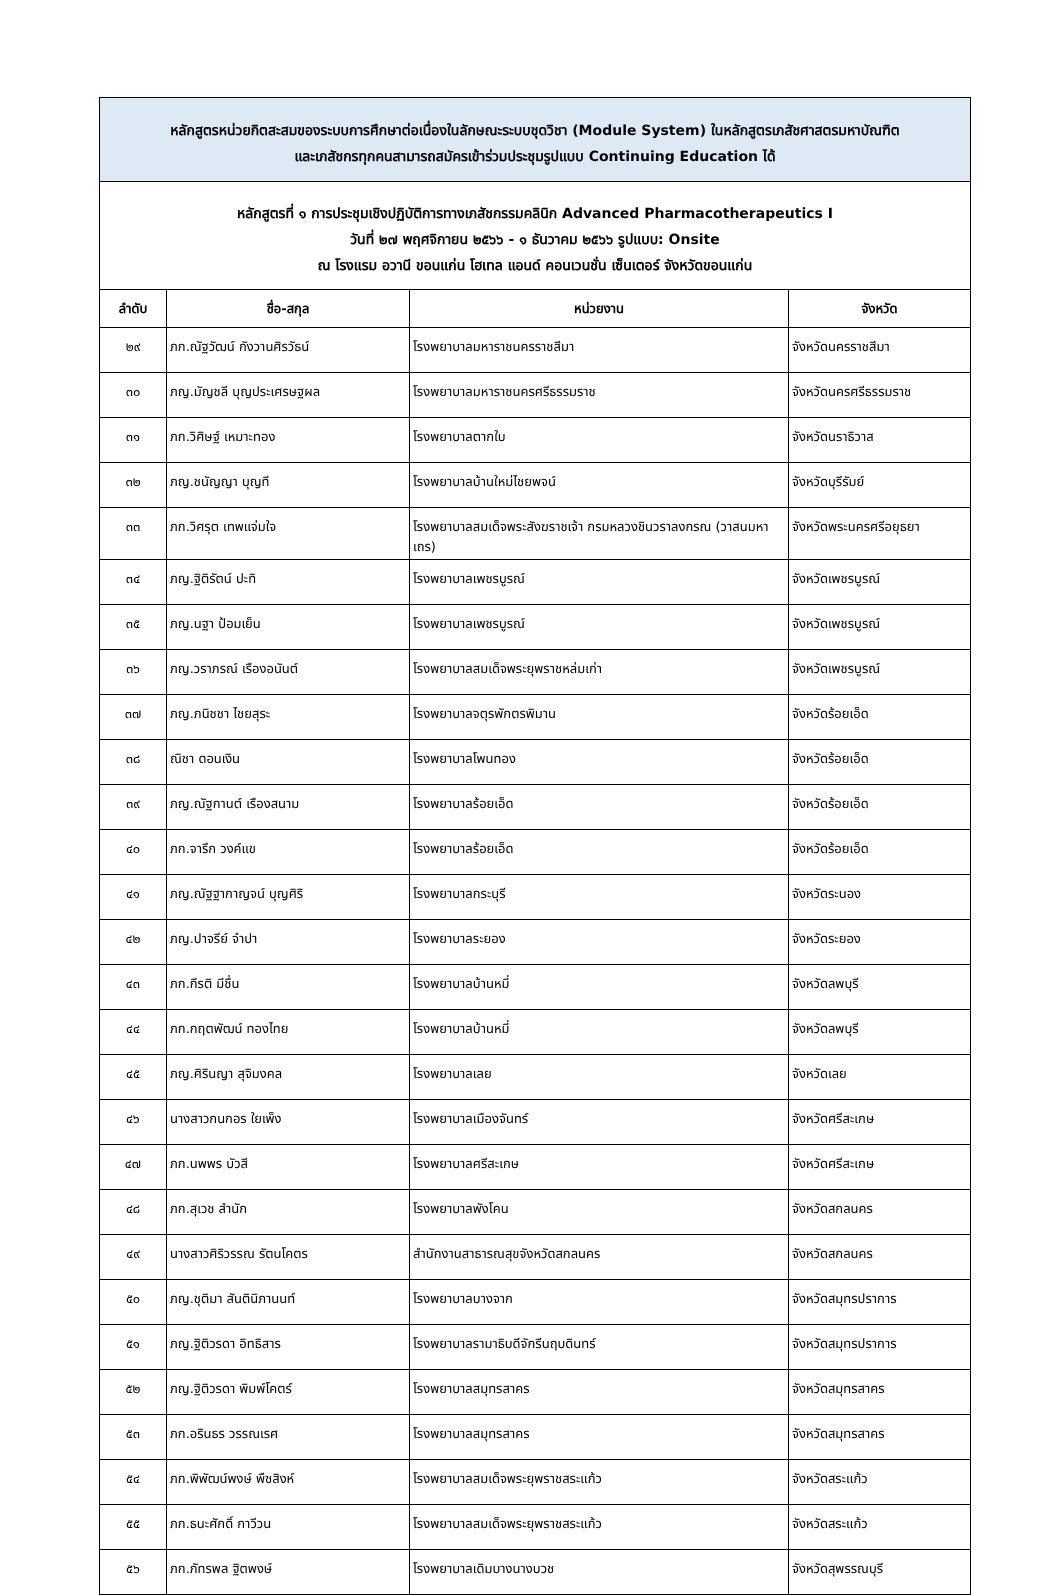| หลักสูตรหน่วยกิตสะสมของระบบการศึกษาต่อเนื่องในลักษณะระบบชุดวิชา (Module System) ในหลักสูตรเภสัชศาสตรมหาบัณฑิต และเภสัชกรทุกคนสามารถสมัครเข้าร่วมประชุมรูปแบบ Continuing Education ได้ | | | |
| หลักสูตรที่ ๑ การประชุมเชิงปฏิบัติการทางเภสัชกรรมคลินิก Advanced Pharmacotherapeutics I วันที่ ๒๗ พฤศจิกายน ๒๕๖๖ - ๑ ธันวาคม ๒๕๖๖ รูปแบบ: Onsite ณ โรงแรม อวานี ขอนแก่น โฮเทล แอนด์ คอนเวนชั่น เซ็นเตอร์ จังหวัดขอนแก่น | | | |
| ลำดับ | ชื่อ-สกุล | หน่วยงาน | จังหวัด |
| ๒๙ | ภก.ณัฐวัฒน์ กังวานศิรวัธน์ | โรงพยาบาลมหาราชนครราชสีมา | จังหวัดนครราชสีมา |
| ๓๐ | ภญ.มัญชลี บุญประเศรษฐผล | โรงพยาบาลมหาราชนครศรีธรรมราช | จังหวัดนครศรีธรรมราช |
| ๓๑ | ภก.วิศิษฐ์ เหมาะทอง | โรงพยาบาลตากใบ | จังหวัดนราธิวาส |
| ๓๒ | ภญ.ชนัญญา บุญที | โรงพยาบาลบ้านใหม่ไชยพจน์ | จังหวัดบุรีรัมย์ |
| ๓๓ | ภก.วิศรุต เทพแจ่มใจ | โรงพยาบาลสมเด็จพระสังฆราชเจ้า กรมหลวงชินวราลงกรณ (วาสนมหาเถร) | จังหวัดพระนครศรีอยุธยา |
| ๓๔ | ภญ.ฐิติรัตน์ ปะทิ | โรงพยาบาลเพชรบูรณ์ | จังหวัดเพชรบูรณ์ |
| ๓๕ | ภญ.นฐา ป้อมเย็น | โรงพยาบาลเพชรบูรณ์ | จังหวัดเพชรบูรณ์ |
| ๓๖ | ภญ.วราภรณ์ เรืองอนันต์ | โรงพยาบาลสมเด็จพระยุพราชหล่มเก่า | จังหวัดเพชรบูรณ์ |
| ๓๗ | ภญ.ภนิชชา ไชยสุระ | โรงพยาบาลจตุรพักตรพิมาน | จังหวัดร้อยเอ็ด |
| ๓๘ | ณิชา ดอนเงิน | โรงพยาบาลโพนทอง | จังหวัดร้อยเอ็ด |
| ๓๙ | ภญ.ณัฐกานต์ เรืองสนาม | โรงพยาบาลร้อยเอ็ด | จังหวัดร้อยเอ็ด |
| ๔๐ | ภก.จารึก วงค์แข | โรงพยาบาลร้อยเอ็ด | จังหวัดร้อยเอ็ด |
| ๔๑ | ภญ.ณัฐฐากาญจน์ บุญศิริ | โรงพยาบาลกระบุรี | จังหวัดระนอง |
| ๔๒ | ภญ.ปาจรีย์ จำปา | โรงพยาบาลระยอง | จังหวัดระยอง |
| ๔๓ | ภก.กีรติ มีชื่น | โรงพยาบาลบ้านหมี่ | จังหวัดลพบุรี |
| ๔๔ | ภก.กฤตพัฒน์ ทองไทย | โรงพยาบาลบ้านหมี่ | จังหวัดลพบุรี |
| ๔๕ | ภญ.ศิรินญา สุจิมงคล | โรงพยาบาลเลย | จังหวัดเลย |
| ๔๖ | นางสาวกนกอร ใยเพ็ง | โรงพยาบาลเมืองจันทร์ | จังหวัดศรีสะเกษ |
| ๔๗ | ภก.นพพร บัวสี | โรงพยาบาลศรีสะเกษ | จังหวัดศรีสะเกษ |
| ๔๘ | ภก.สุเวช สำนัก | โรงพยาบาลพังโคน | จังหวัดสกลนคร |
| ๔๙ | นางสาวศิริวรรณ รัตนโคตร | สำนักงานสาธารณสุขจังหวัดสกลนคร | จังหวัดสกลนคร |
| ๕๐ | ภญ.ชุติมา สันตินิภานนท์ | โรงพยาบาลบางจาก | จังหวัดสมุทรปราการ |
| ๕๑ | ภญ.ฐิติวรดา อิทธิสาร | โรงพยาบาลรามาธิบดีจักรีนฤบดินทร์ | จังหวัดสมุทรปราการ |
| ๕๒ | ภญ.ฐิติวรดา พิมพ์โคตร์ | โรงพยาบาลสมุทรสาคร | จังหวัดสมุทรสาคร |
| ๕๓ | ภก.อรินธร วรรณเรศ | โรงพยาบาลสมุทรสาคร | จังหวัดสมุทรสาคร |
| ๕๔ | ภก.พิพัฒน์พงษ์ พืชสิงห์ | โรงพยาบาลสมเด็จพระยุพราชสระแก้ว | จังหวัดสระแก้ว |
| ๕๕ | ภก.ธนะศักดิ์ กาวีวน | โรงพยาบาลสมเด็จพระยุพราชสระแก้ว | จังหวัดสระแก้ว |
| ๕๖ | ภก.ภัทรพล ฐิตพงษ์ | โรงพยาบาลเดิมบางนางบวช | จังหวัดสุพรรณบุรี |